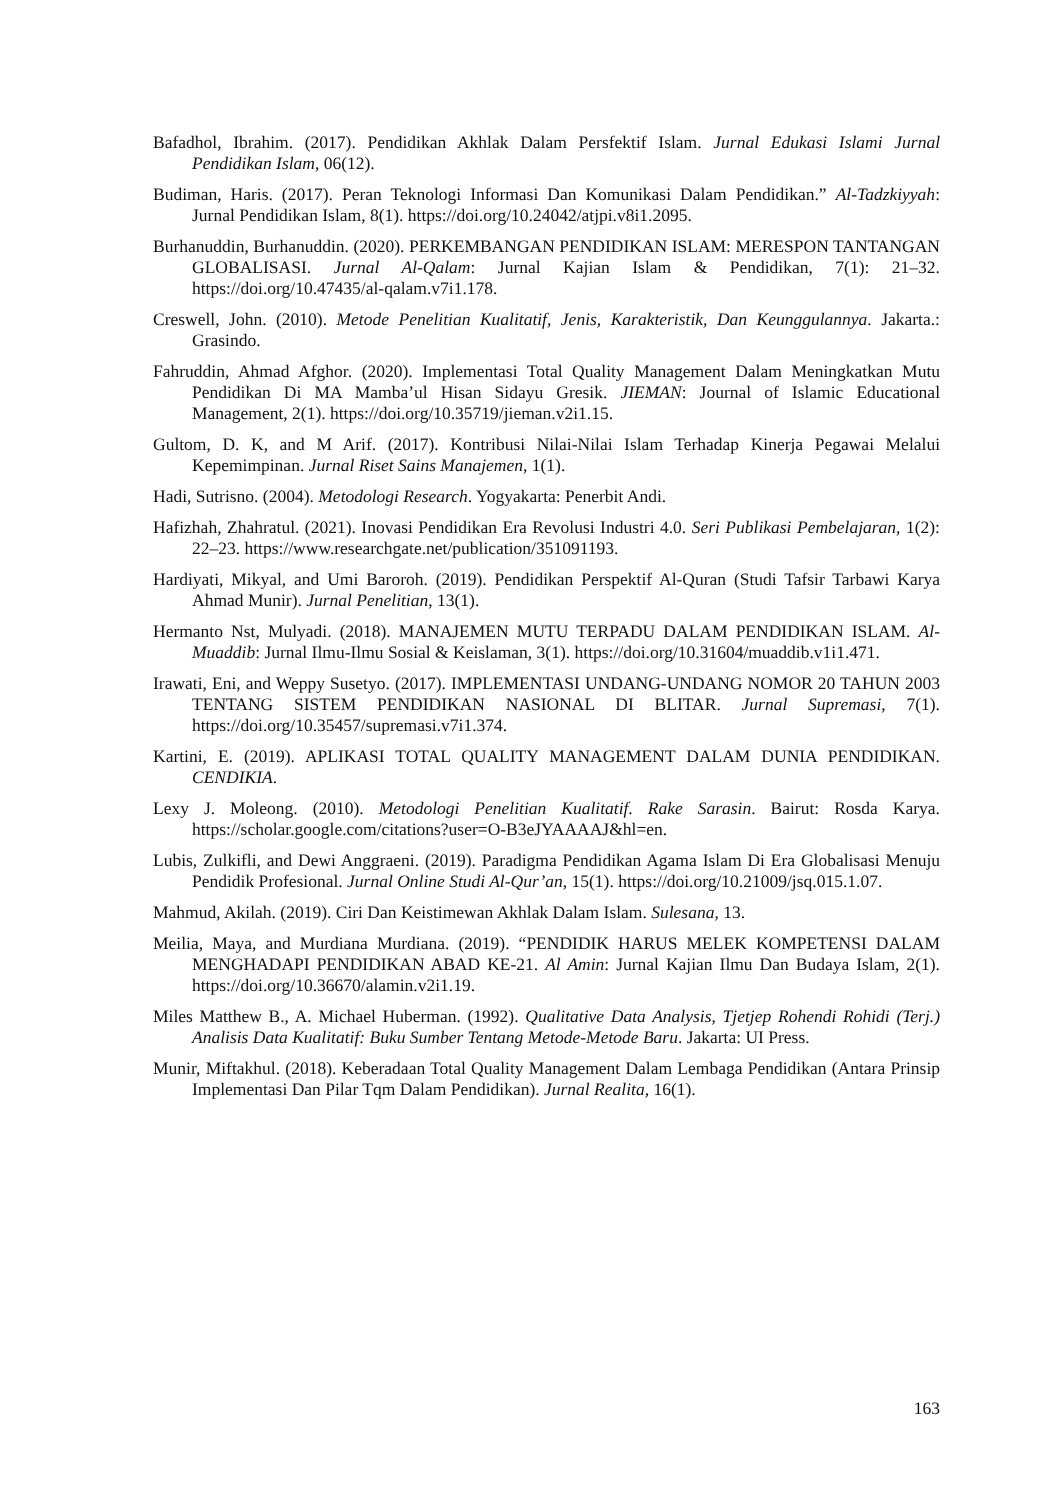Bafadhol, Ibrahim. (2017). Pendidikan Akhlak Dalam Persfektif Islam. Jurnal Edukasi Islami Jurnal Pendidikan Islam, 06(12).
Budiman, Haris. (2017). Peran Teknologi Informasi Dan Komunikasi Dalam Pendidikan.” Al-Tadzkiyyah: Jurnal Pendidikan Islam, 8(1). https://doi.org/10.24042/atjpi.v8i1.2095.
Burhanuddin, Burhanuddin. (2020). PERKEMBANGAN PENDIDIKAN ISLAM: MERESPON TANTANGAN GLOBALISASI. Jurnal Al-Qalam: Jurnal Kajian Islam & Pendidikan, 7(1): 21–32. https://doi.org/10.47435/al-qalam.v7i1.178.
Creswell, John. (2010). Metode Penelitian Kualitatif, Jenis, Karakteristik, Dan Keunggulannya. Jakarta.: Grasindo.
Fahruddin, Ahmad Afghor. (2020). Implementasi Total Quality Management Dalam Meningkatkan Mutu Pendidikan Di MA Mamba’ul Hisan Sidayu Gresik. JIEMAN: Journal of Islamic Educational Management, 2(1). https://doi.org/10.35719/jieman.v2i1.15.
Gultom, D. K, and M Arif. (2017). Kontribusi Nilai-Nilai Islam Terhadap Kinerja Pegawai Melalui Kepemimpinan. Jurnal Riset Sains Manajemen, 1(1).
Hadi, Sutrisno. (2004). Metodologi Research. Yogyakarta: Penerbit Andi.
Hafizhah, Zhahratul. (2021). Inovasi Pendidikan Era Revolusi Industri 4.0. Seri Publikasi Pembelajaran, 1(2): 22–23. https://www.researchgate.net/publication/351091193.
Hardiyati, Mikyal, and Umi Baroroh. (2019). Pendidikan Perspektif Al-Quran (Studi Tafsir Tarbawi Karya Ahmad Munir). Jurnal Penelitian, 13(1).
Hermanto Nst, Mulyadi. (2018). MANAJEMEN MUTU TERPADU DALAM PENDIDIKAN ISLAM. Al-Muaddib: Jurnal Ilmu-Ilmu Sosial & Keislaman, 3(1). https://doi.org/10.31604/muaddib.v1i1.471.
Irawati, Eni, and Weppy Susetyo. (2017). IMPLEMENTASI UNDANG-UNDANG NOMOR 20 TAHUN 2003 TENTANG SISTEM PENDIDIKAN NASIONAL DI BLITAR. Jurnal Supremasi, 7(1). https://doi.org/10.35457/supremasi.v7i1.374.
Kartini, E. (2019). APLIKASI TOTAL QUALITY MANAGEMENT DALAM DUNIA PENDIDIKAN. CENDIKIA.
Lexy J. Moleong. (2010). Metodologi Penelitian Kualitatif. Rake Sarasin. Bairut: Rosda Karya. https://scholar.google.com/citations?user=O-B3eJYAAAAJ&hl=en.
Lubis, Zulkifli, and Dewi Anggraeni. (2019). Paradigma Pendidikan Agama Islam Di Era Globalisasi Menuju Pendidik Profesional. Jurnal Online Studi Al-Qur’an, 15(1). https://doi.org/10.21009/jsq.015.1.07.
Mahmud, Akilah. (2019). Ciri Dan Keistimewan Akhlak Dalam Islam. Sulesana, 13.
Meilia, Maya, and Murdiana Murdiana. (2019). “PENDIDIK HARUS MELEK KOMPETENSI DALAM MENGHADAPI PENDIDIKAN ABAD KE-21. Al Amin: Jurnal Kajian Ilmu Dan Budaya Islam, 2(1). https://doi.org/10.36670/alamin.v2i1.19.
Miles Matthew B., A. Michael Huberman. (1992). Qualitative Data Analysis, Tjetjep Rohendi Rohidi (Terj.) Analisis Data Kualitatif: Buku Sumber Tentang Metode-Metode Baru. Jakarta: UI Press.
Munir, Miftakhul. (2018). Keberadaan Total Quality Management Dalam Lembaga Pendidikan (Antara Prinsip Implementasi Dan Pilar Tqm Dalam Pendidikan). Jurnal Realita, 16(1).
163